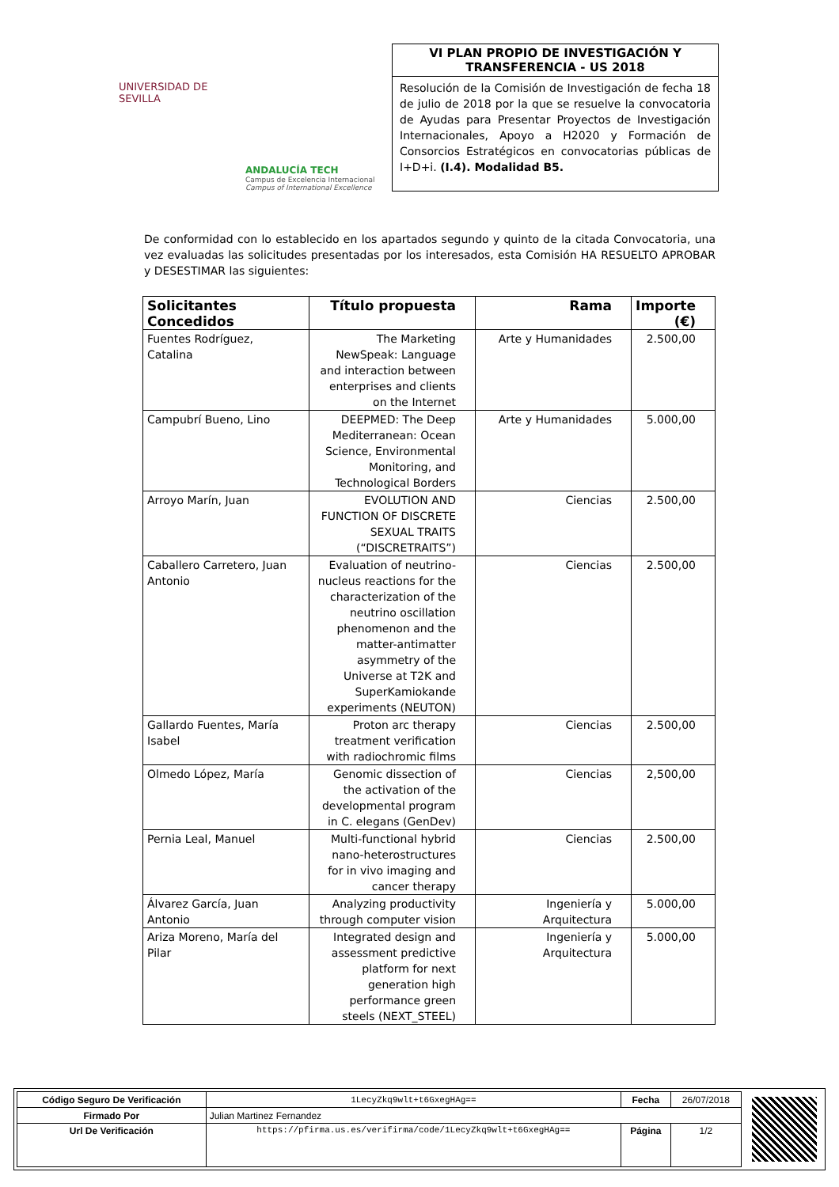UNIVERSIDAD DE SEVILLA
ANDALUCÍA TECH
Campus de Excelencia Internacional
Campus of International Excellence
VI PLAN PROPIO DE INVESTIGACIÓN Y TRANSFERENCIA - US 2018
Resolución de la Comisión de Investigación de fecha 18 de julio de 2018 por la que se resuelve la convocatoria de Ayudas para Presentar Proyectos de Investigación Internacionales, Apoyo a H2020 y Formación de Consorcios Estratégicos en convocatorias públicas de I+D+i. (I.4). Modalidad B5.
De conformidad con lo establecido en los apartados segundo y quinto de la citada Convocatoria, una vez evaluadas las solicitudes presentadas por los interesados, esta Comisión HA RESUELTO APROBAR y DESESTIMAR las siguientes:
| Solicitantes Concedidos | Título propuesta | Rama | Importe (€) |
| --- | --- | --- | --- |
| Fuentes Rodríguez, Catalina | The Marketing NewSpeak: Language and interaction between enterprises and clients on the Internet | Arte y Humanidades | 2.500,00 |
| Campubrí Bueno, Lino | DEEPMED: The Deep Mediterranean: Ocean Science, Environmental Monitoring, and Technological Borders | Arte y Humanidades | 5.000,00 |
| Arroyo Marín, Juan | EVOLUTION AND FUNCTION OF DISCRETE SEXUAL TRAITS (“DISCRETRAITS”) | Ciencias | 2.500,00 |
| Caballero Carretero, Juan Antonio | Evaluation of neutrino-nucleus reactions for the characterization of the neutrino oscillation phenomenon and the matter-antimatter asymmetry of the Universe at T2K and SuperKamiokande experiments (NEUTON) | Ciencias | 2.500,00 |
| Gallardo Fuentes, María Isabel | Proton arc therapy treatment verification with radiochromic films | Ciencias | 2.500,00 |
| Olmedo López, María | Genomic dissection of the activation of the developmental program in C. elegans (GenDev) | Ciencias | 2,500,00 |
| Pernia Leal, Manuel | Multi-functional hybrid nano-heterostructures for in vivo imaging and cancer therapy | Ciencias | 2.500,00 |
| Álvarez García, Juan Antonio | Analyzing productivity through computer vision | Ingeniería y Arquitectura | 5.000,00 |
| Ariza Moreno, María del Pilar | Integrated design and assessment predictive platform for next generation high performance green steels (NEXT_STEEL) | Ingeniería y Arquitectura | 5.000,00 |
| Código Seguro De Verificación | 1LecyZkq9wlt+t6GxegHAg== | Fecha | 26/07/2018 |
| Firmado Por | Julian Martinez Fernandez | | |
| Url De Verificación | https://pfirma.us.es/verifirma/code/1LecyZkq9wlt+t6GxegHAg== | Página | 1/2 |